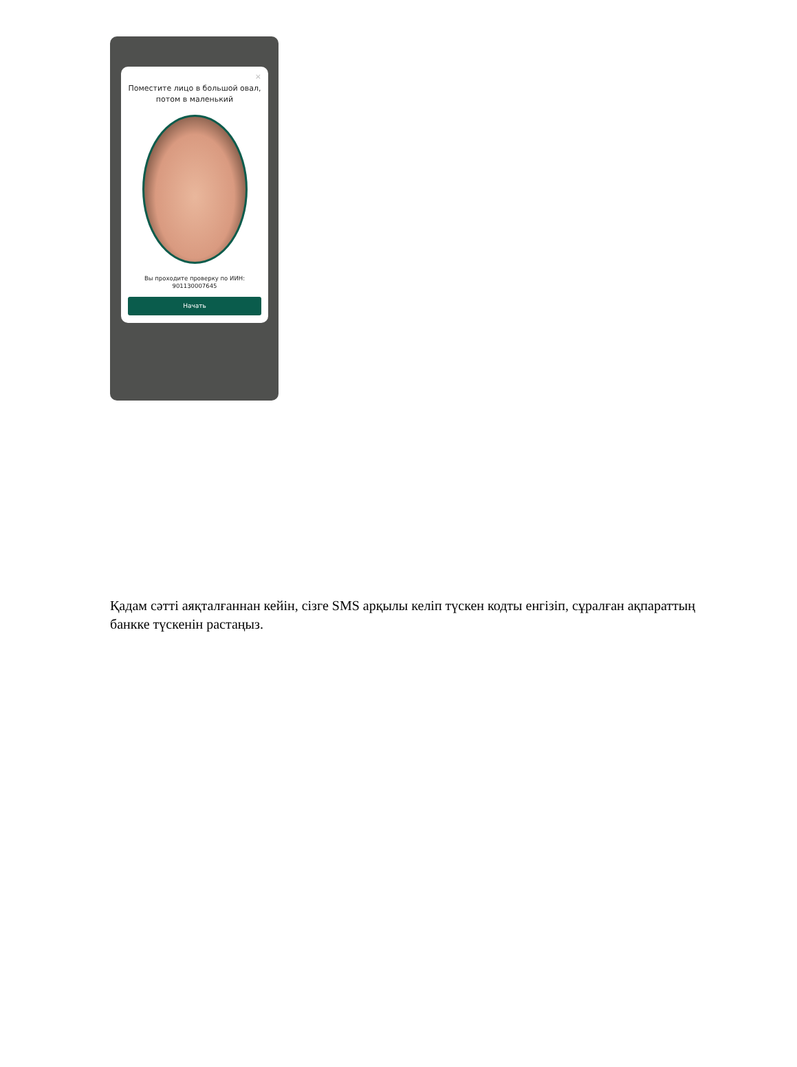×
Поместите лицо в большой овал, потом в маленький
Вы проходите проверку по ИИН:
901130007645
Начать
Қадам сәтті аяқталғаннан кейін, сізге SMS арқылы келіп түскен кодты енгізіп, сұралған ақпараттың банкке түскенін растаңыз.